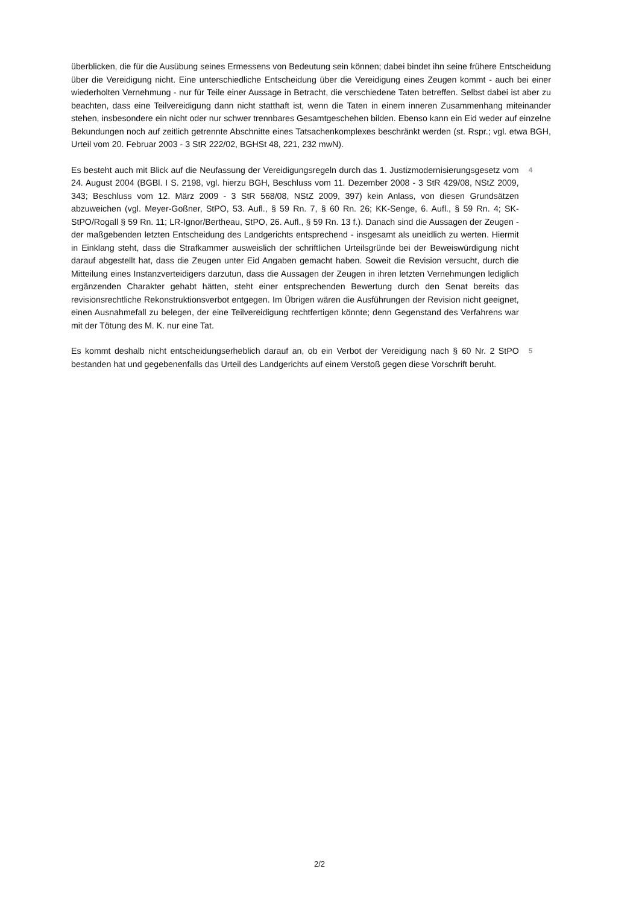überblicken, die für die Ausübung seines Ermessens von Bedeutung sein können; dabei bindet ihn seine frühere Entscheidung über die Vereidigung nicht. Eine unterschiedliche Entscheidung über die Vereidigung eines Zeugen kommt - auch bei einer wiederholten Vernehmung - nur für Teile einer Aussage in Betracht, die verschiedene Taten betreffen. Selbst dabei ist aber zu beachten, dass eine Teilvereidigung dann nicht statthaft ist, wenn die Taten in einem inneren Zusammenhang miteinander stehen, insbesondere ein nicht oder nur schwer trennbares Gesamtgeschehen bilden. Ebenso kann ein Eid weder auf einzelne Bekundungen noch auf zeitlich getrennte Abschnitte eines Tatsachenkomplexes beschränkt werden (st. Rspr.; vgl. etwa BGH, Urteil vom 20. Februar 2003 - 3 StR 222/02, BGHSt 48, 221, 232 mwN).
Es besteht auch mit Blick auf die Neufassung der Vereidigungsregeln durch das 1. Justizmodernisierungsgesetz vom 24. August 2004 (BGBl. I S. 2198, vgl. hierzu BGH, Beschluss vom 11. Dezember 2008 - 3 StR 429/08, NStZ 2009, 343; Beschluss vom 12. März 2009 - 3 StR 568/08, NStZ 2009, 397) kein Anlass, von diesen Grundsätzen abzuweichen (vgl. Meyer-Goßner, StPO, 53. Aufl., § 59 Rn. 7, § 60 Rn. 26; KK-Senge, 6. Aufl., § 59 Rn. 4; SK-StPO/Rogall § 59 Rn. 11; LR-Ignor/Bertheau, StPO, 26. Aufl., § 59 Rn. 13 f.). Danach sind die Aussagen der Zeugen - der maßgebenden letzten Entscheidung des Landgerichts entsprechend - insgesamt als uneidlich zu werten. Hiermit in Einklang steht, dass die Strafkammer ausweislich der schriftlichen Urteilsgründe bei der Beweiswürdigung nicht darauf abgestellt hat, dass die Zeugen unter Eid Angaben gemacht haben. Soweit die Revision versucht, durch die Mitteilung eines Instanzverteidigers darzutun, dass die Aussagen der Zeugen in ihren letzten Vernehmungen lediglich ergänzenden Charakter gehabt hätten, steht einer entsprechenden Bewertung durch den Senat bereits das revisionsrechtliche Rekonstruktionsverbot entgegen. Im Übrigen wären die Ausführungen der Revision nicht geeignet, einen Ausnahmefall zu belegen, der eine Teilvereidigung rechtfertigen könnte; denn Gegenstand des Verfahrens war mit der Tötung des M. K. nur eine Tat.
4
Es kommt deshalb nicht entscheidungserheblich darauf an, ob ein Verbot der Vereidigung nach § 60 Nr. 2 StPO bestanden hat und gegebenenfalls das Urteil des Landgerichts auf einem Verstoß gegen diese Vorschrift beruht.
5
2/2